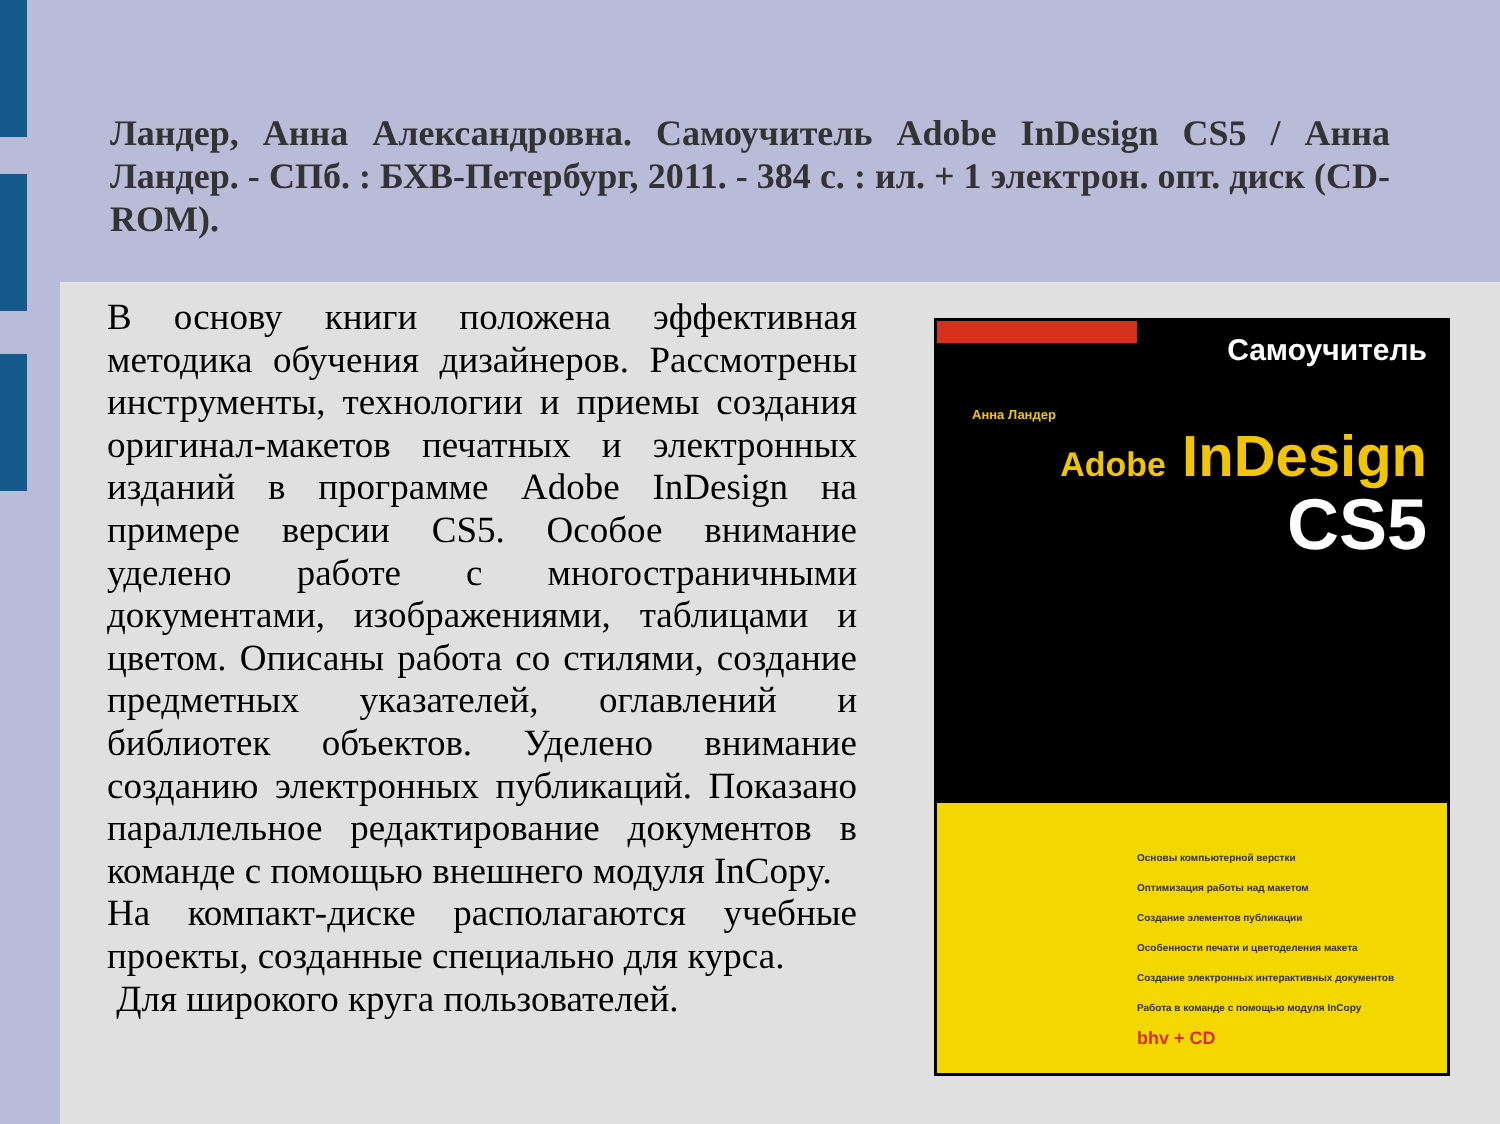Ландер, Анна Александровна. Самоучитель Adobe InDesign CS5 / Анна Ландер. - СПб. : БХВ-Петербург, 2011. - 384 с. : ил. + 1 электрон. опт. диск (CD-ROM).
В основу книги положена эффективная методика обучения дизайнеров. Рассмотрены инструменты, технологии и приемы создания оригинал-макетов печатных и электронных изданий в программе Adobe InDesign на примере версии CS5. Особое внимание уделено работе с многостраничными документами, изображениями, таблицами и цветом. Описаны работа со стилями, создание предметных указателей, оглавлений и библиотек объектов. Уделено внимание созданию электронных публикаций. Показано параллельное редактирование документов в команде с помощью внешнего модуля InCopy.
На компакт-диске располагаются учебные проекты, созданные специально для курса.
Для широкого круга пользователей.
Самоучитель
Анна Ландер
Adobe InDesign
CS5
Основы компьютерной верстки
Оптимизация работы над макетом
Создание элементов публикации
Особенности печати и цветоделения макета
Создание электронных интерактивных документов
Работа в команде с помощью модуля InCopy
bhv + CD